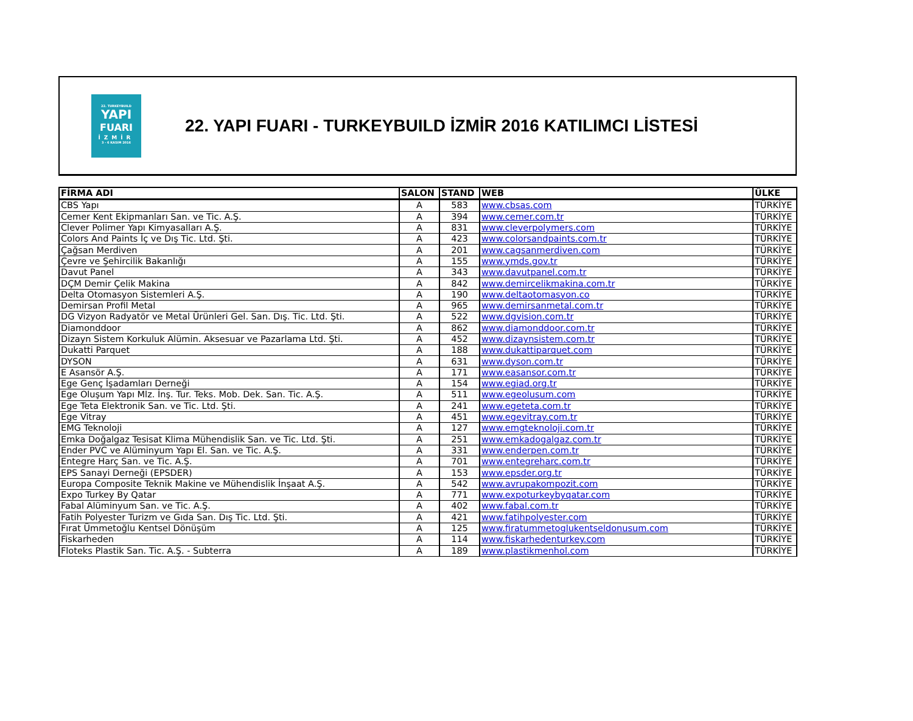22. TURKEYBUILD
YAPI
FUARI
İZMİR
3 - 6 KASIM 2016
22. YAPI FUARI - TURKEYBUILD İZMİR 2016 KATILIMCI LİSTESİ
| FİRMA ADI | SALON | STAND | WEB | ÜLKE |
| --- | --- | --- | --- | --- |
| CBS Yapı | A | 583 | www.cbsas.com | TÜRKİYE |
| Cemer Kent Ekipmanları San. ve Tic. A.Ş. | A | 394 | www.cemer.com.tr | TÜRKİYE |
| Clever Polimer Yapı Kimyasalları A.Ş. | A | 831 | www.cleverpolymers.com | TÜRKİYE |
| Colors And Paints İç ve Dış Tic. Ltd. Şti. | A | 423 | www.colorsandpaints.com.tr | TÜRKİYE |
| Çağsan Merdiven | A | 201 | www.cagsanmerdiven.com | TÜRKİYE |
| Çevre ve Şehircilik Bakanlığı | A | 155 | www.ymds.gov.tr | TÜRKİYE |
| Davut Panel | A | 343 | www.davutpanel.com.tr | TÜRKİYE |
| DÇM Demir Çelik Makina | A | 842 | www.demircelikmakina.com.tr | TÜRKİYE |
| Delta Otomasyon Sistemleri A.Ş. | A | 190 | www.deltaotomasyon.co | TÜRKİYE |
| Demirsan Profil Metal | A | 965 | www.demirsanmetal.com.tr | TÜRKİYE |
| DG Vizyon Radyatör ve Metal Ürünleri Gel. San. Dış. Tic. Ltd. Şti. | A | 522 | www.dgvision.com.tr | TÜRKİYE |
| Diamonddoor | A | 862 | www.diamonddoor.com.tr | TÜRKİYE |
| Dizayn Sistem Korkuluk Alümin. Aksesuar ve Pazarlama Ltd. Şti. | A | 452 | www.dizaynsistem.com.tr | TÜRKİYE |
| Dukatti Parquet | A | 188 | www.dukattiparquet.com | TÜRKİYE |
| DYSON | A | 631 | www.dyson.com.tr | TÜRKİYE |
| E Asansör A.Ş. | A | 171 | www.easansor.com.tr | TÜRKİYE |
| Ege Genç İşadamları Derneği | A | 154 | www.egiad.org.tr | TÜRKİYE |
| Ege Oluşum Yapı Mlz. İnş. Tur. Teks. Mob. Dek. San. Tic. A.Ş. | A | 511 | www.egeolusum.com | TÜRKİYE |
| Ege Teta Elektronik San. ve Tic. Ltd. Şti. | A | 241 | www.egeteta.com.tr | TÜRKİYE |
| Ege Vitray | A | 451 | www.egevitray.com.tr | TÜRKİYE |
| EMG Teknoloji | A | 127 | www.emgteknoloji.com.tr | TÜRKİYE |
| Emka Doğalgaz Tesisat Klima Mühendislik San. ve Tic. Ltd. Şti. | A | 251 | www.emkadogalgaz.com.tr | TÜRKİYE |
| Ender PVC ve Alüminyum Yapı El. San. ve Tic. A.Ş. | A | 331 | www.enderpen.com.tr | TÜRKİYE |
| Entegre Harç San. ve Tic. A.Ş. | A | 701 | www.entegreharc.com.tr | TÜRKİYE |
| EPS Sanayi Derneği (EPSDER) | A | 153 | www.epsder.org.tr | TÜRKİYE |
| Europa Composite Teknik Makine ve Mühendislik İnşaat A.Ş. | A | 542 | www.avrupakompozit.com | TÜRKİYE |
| Expo Turkey By Qatar | A | 771 | www.expoturkeybyqatar.com | TÜRKİYE |
| Fabal Alüminyum San. ve Tic. A.Ş. | A | 402 | www.fabal.com.tr | TÜRKİYE |
| Fatih Polyester Turizm ve Gıda San. Dış Tic. Ltd. Şti. | A | 421 | www.fatihpolyester.com | TÜRKİYE |
| Fırat Ümmetoğlu Kentsel Dönüşüm | A | 125 | www.firatummetoglukentseldonusum.com | TÜRKİYE |
| Fiskarheden | A | 114 | www.fiskarhedenturkey.com | TÜRKİYE |
| Floteks Plastik San. Tic. A.Ş. - Subterra | A | 189 | www.plastikmenhol.com | TÜRKİYE |